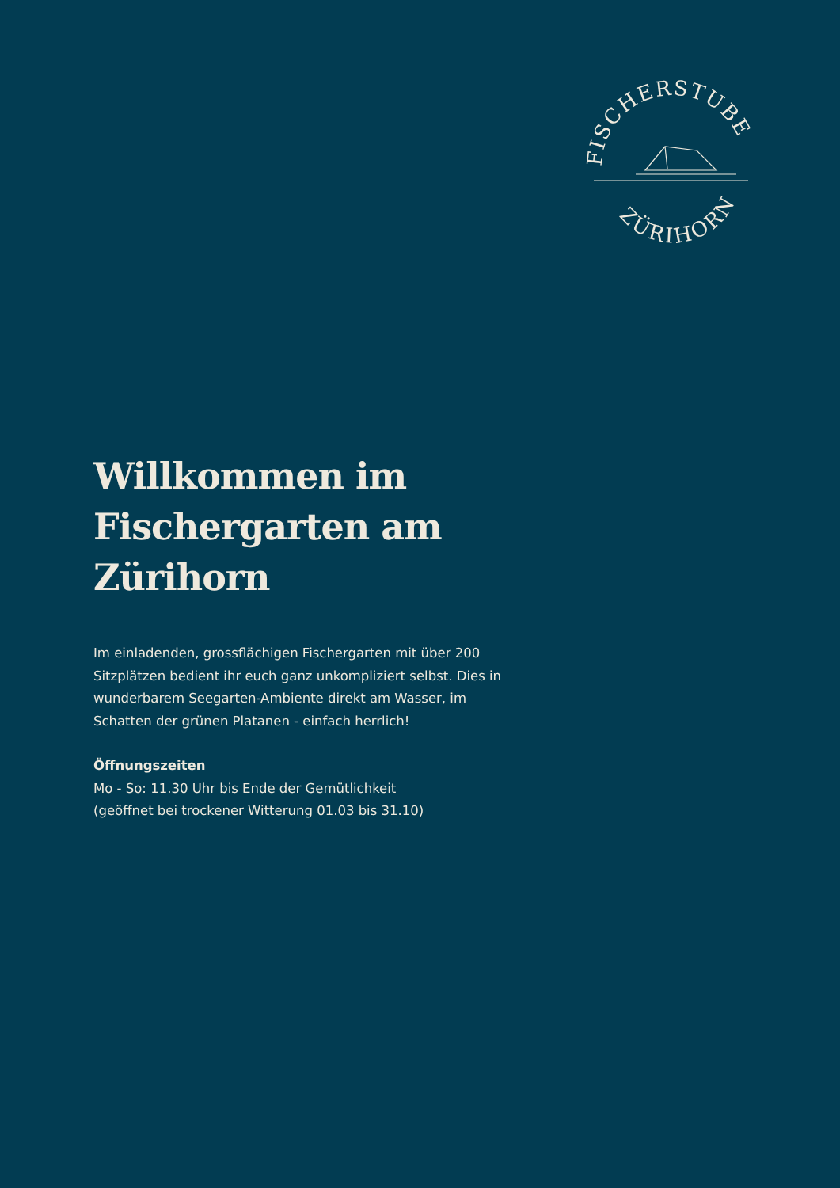FISCHERSTUBE
ZÜRIHORN
Willkommen im Fischergarten am Zürihorn
Im einladenden, grossflächigen Fischergarten mit über 200 Sitzplätzen bedient ihr euch ganz unkompliziert selbst. Dies in wunderbarem Seegarten-Ambiente direkt am Wasser, im Schatten der grünen Platanen - einfach herrlich!
Öffnungszeiten
Mo - So: 11.30 Uhr bis Ende der Gemütlichkeit
(geöffnet bei trockener Witterung 01.03 bis 31.10)